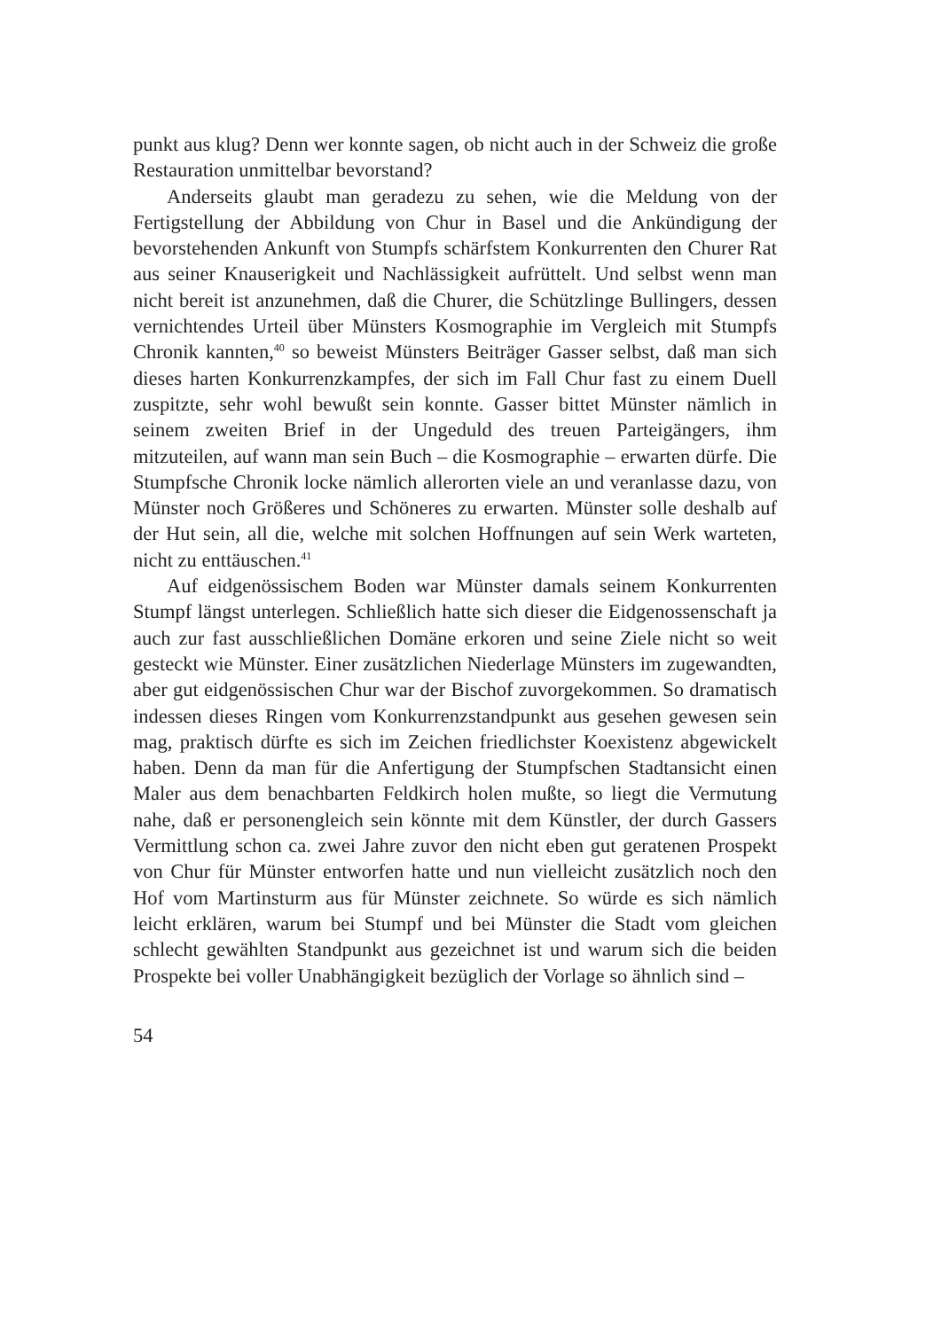punkt aus klug? Denn wer konnte sagen, ob nicht auch in der Schweiz die große Restauration unmittelbar bevorstand?
Anderseits glaubt man geradezu zu sehen, wie die Meldung von der Fertigstellung der Abbildung von Chur in Basel und die Ankündigung der bevorstehenden Ankunft von Stumpfs schärfstem Konkurrenten den Churer Rat aus seiner Knauserigkeit und Nachlässigkeit aufrüttelt. Und selbst wenn man nicht bereit ist anzunehmen, daß die Churer, die Schützlinge Bullingers, dessen vernichtendes Urteil über Münsters Kosmographie im Vergleich mit Stumpfs Chronik kannten,<sup>40</sup> so beweist Münsters Beiträger Gasser selbst, daß man sich dieses harten Konkurrenzkampfes, der sich im Fall Chur fast zu einem Duell zuspitzte, sehr wohl bewußt sein konnte. Gasser bittet Münster nämlich in seinem zweiten Brief in der Ungeduld des treuen Parteigängers, ihm mitzuteilen, auf wann man sein Buch – die Kosmographie – erwarten dürfe. Die Stumpfsche Chronik locke nämlich allerorten viele an und veranlasse dazu, von Münster noch Größeres und Schöneres zu erwarten. Münster solle deshalb auf der Hut sein, all die, welche mit solchen Hoffnungen auf sein Werk warteten, nicht zu enttäuschen.<sup>41</sup>
Auf eidgenössischem Boden war Münster damals seinem Konkurrenten Stumpf längst unterlegen. Schließlich hatte sich dieser die Eidgenossenschaft ja auch zur fast ausschließlichen Domäne erkoren und seine Ziele nicht so weit gesteckt wie Münster. Einer zusätzlichen Niederlage Münsters im zugewandten, aber gut eidgenössischen Chur war der Bischof zuvorgekommen. So dramatisch indessen dieses Ringen vom Konkurrenzstandpunkt aus gesehen gewesen sein mag, praktisch dürfte es sich im Zeichen friedlichster Koexistenz abgewickelt haben. Denn da man für die Anfertigung der Stumpfschen Stadtansicht einen Maler aus dem benachbarten Feldkirch holen mußte, so liegt die Vermutung nahe, daß er personengleich sein könnte mit dem Künstler, der durch Gassers Vermittlung schon ca. zwei Jahre zuvor den nicht eben gut geratenen Prospekt von Chur für Münster entworfen hatte und nun vielleicht zusätzlich noch den Hof vom Martinsturm aus für Münster zeichnete. So würde es sich nämlich leicht erklären, warum bei Stumpf und bei Münster die Stadt vom gleichen schlecht gewählten Standpunkt aus gezeichnet ist und warum sich die beiden Prospekte bei voller Unabhängigkeit bezüglich der Vorlage so ähnlich sind –
54